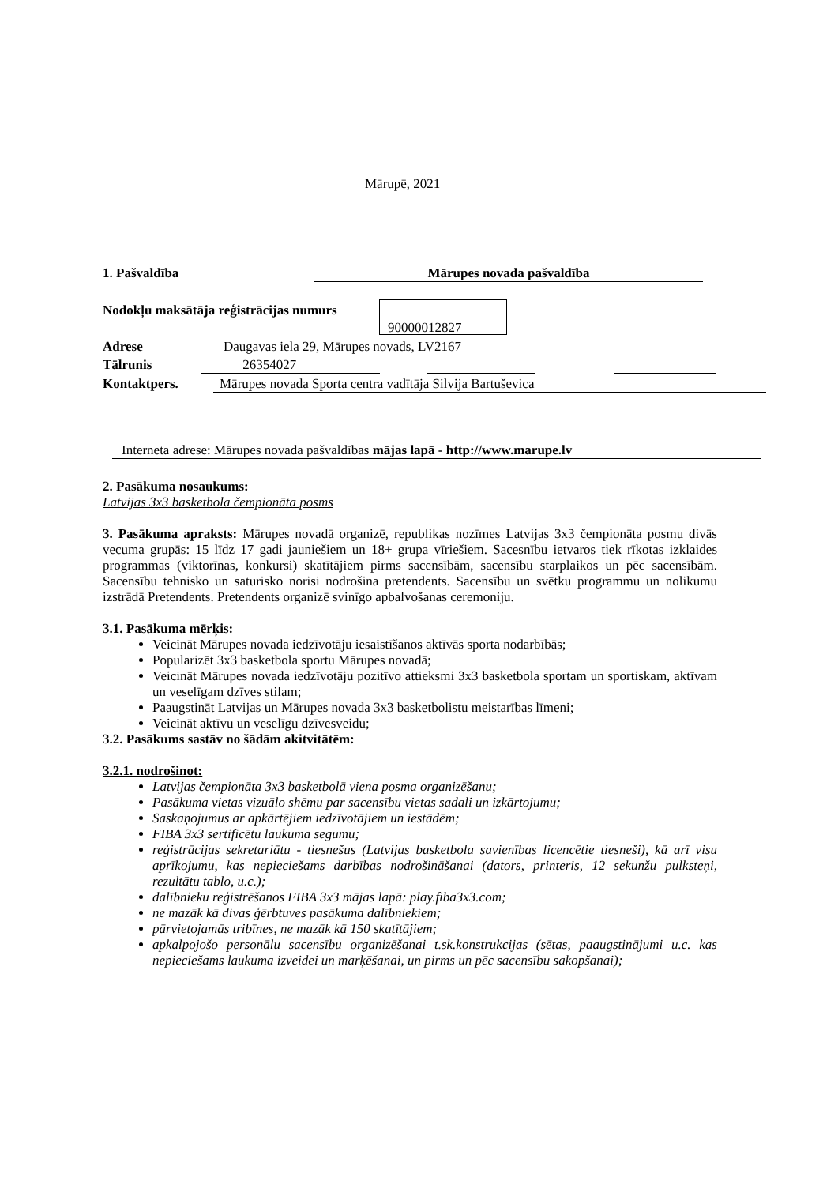Mārupē, 2021
1. Pašvaldība Mārupes novada pašvaldība
Nodokļu maksātāja reģistrācijas numurs
90000012827
Adrese Daugavas iela 29, Mārupes novads, LV2167
Tālrunis 26354027
Kontaktpers. Mārupes novada Sporta centra vadītāja Silvija Bartuševica
Interneta adrese: Mārupes novada pašvaldības mājas lapā - http://www.marupe.lv
2. Pasākuma nosaukums:
Latvijas 3x3 basketbola čempionāta posms
3. Pasākuma apraksts: Mārupes novadā organizē, republikas nozīmes Latvijas 3x3 čempionāta posmu divās vecuma grupās: 15 līdz 17 gadi jauniešiem un 18+ grupa vīriešiem. Sacesnību ietvaros tiek rīkotas izklaides programmas (viktorīnas, konkursi) skatītājiem pirms sacensībām, sacensību starplaikos un pēc sacensībām. Sacensību tehnisko un saturisko norisi nodrošina pretendents. Sacensību un svētku programmu un nolikumu izstrādā Pretendents. Pretendents organizē svinīgo apbalvošanas ceremoniju.
3.1. Pasākuma mērķis:
Veicināt Mārupes novada iedzīvotāju iesaistīšanos aktīvās sporta nodarbībās;
Popularizēt 3x3 basketbola sportu Mārupes novadā;
Veicināt Mārupes novada iedzīvotāju pozitīvo attieksmi 3x3 basketbola sportam un sportiskam, aktīvam un veselīgam dzīves stilam;
Paaugstināt Latvijas un Mārupes novada 3x3 basketbolistu meistarības līmeni;
Veicināt aktīvu un veselīgu dzīvesveidu;
3.2. Pasākums sastāv no šādām akitvitātēm:
3.2.1. nodrošinot:
Latvijas čempionāta 3x3 basketbolā viena posma organizēšanu;
Pasākuma vietas vizuālo shēmu par sacensību vietas sadali un izkārtojumu;
Saskaņojumus ar apkārtējiem iedzīvotājiem un iestādēm;
FIBA 3x3 sertificētu laukuma segumu;
reģistrācijas sekretariātu - tiesnešus (Latvijas basketbola savienības licencētie tiesneši), kā arī visu aprīkojumu, kas nepieciešams darbības nodrošināšanai (dators, printeris, 12 sekunžu pulksteņi, rezultātu tablo, u.c.);
dalībnieku reģistrēšanos FIBA 3x3 mājas lapā: play.fiba3x3.com;
ne mazāk kā divas ģērbtuves pasākuma dalībniekiem;
pārvietojamās tribīnes, ne mazāk kā 150 skatītājiem;
apkalpojošo personālu sacensību organizēšanai t.sk.konstrukcijas (sētas, paaugstinājumi u.c. kas nepieciešams laukuma izveidei un marķēšanai, un pirms un pēc sacensību sakopšanai);